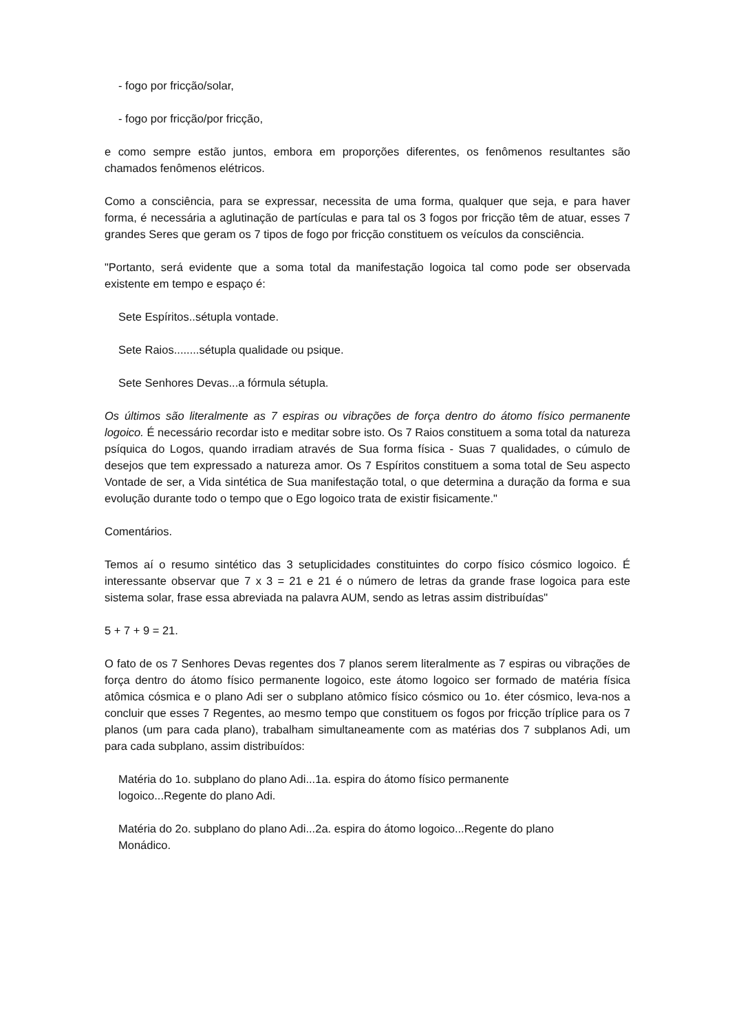- fogo por fricção/solar,
- fogo por fricção/por fricção,
e como sempre estão juntos, embora em proporções diferentes, os fenômenos resultantes são chamados fenômenos elétricos.
Como a consciência, para se expressar, necessita de uma forma, qualquer que seja, e para haver forma, é necessária a aglutinação de partículas e para tal os 3 fogos por fricção têm de atuar, esses 7 grandes Seres que geram os 7 tipos de fogo por fricção constituem os veículos da consciência.
"Portanto, será evidente que a soma total da manifestação logoica tal como pode ser observada existente em tempo e espaço é:
Sete Espíritos..sétupla vontade.
Sete Raios........sétupla qualidade ou psique.
Sete Senhores Devas...a fórmula sétupla.
Os últimos são literalmente as 7 espiras ou vibrações de força dentro do átomo físico permanente logoico. É necessário recordar isto e meditar sobre isto. Os 7 Raios constituem a soma total da natureza psíquica do Logos, quando irradiam através de Sua forma física - Suas 7 qualidades, o cúmulo de desejos que tem expressado a natureza amor. Os 7 Espíritos constituem a soma total de Seu aspecto Vontade de ser, a Vida sintética de Sua manifestação total, o que determina a duração da forma e sua evolução durante todo o tempo que o Ego logoico trata de existir fisicamente."
Comentários.
Temos aí o resumo sintético das 3 setuplicidades constituintes do corpo físico cósmico logoico. É interessante observar que 7 x 3 = 21 e 21 é o número de letras da grande frase logoica para este sistema solar, frase essa abreviada na palavra AUM, sendo as letras assim distribuídas"
5 + 7 + 9 = 21.
O fato de os 7 Senhores Devas regentes dos 7 planos serem literalmente as 7 espiras ou vibrações de força dentro do átomo físico permanente logoico, este átomo logoico ser formado de matéria física atômica cósmica e o plano Adi ser o subplano atômico físico cósmico ou 1o. éter cósmico, leva-nos a concluir que esses 7 Regentes, ao mesmo tempo que constituem os fogos por fricção tríplice para os 7 planos (um para cada plano), trabalham simultaneamente com as matérias dos 7 subplanos Adi, um para cada subplano, assim distribuídos:
Matéria do 1o. subplano do plano Adi...1a. espira do átomo físico permanente
logoico...Regente do plano Adi.
Matéria do 2o. subplano do plano Adi...2a. espira do átomo logoico...Regente do plano
Monádico.